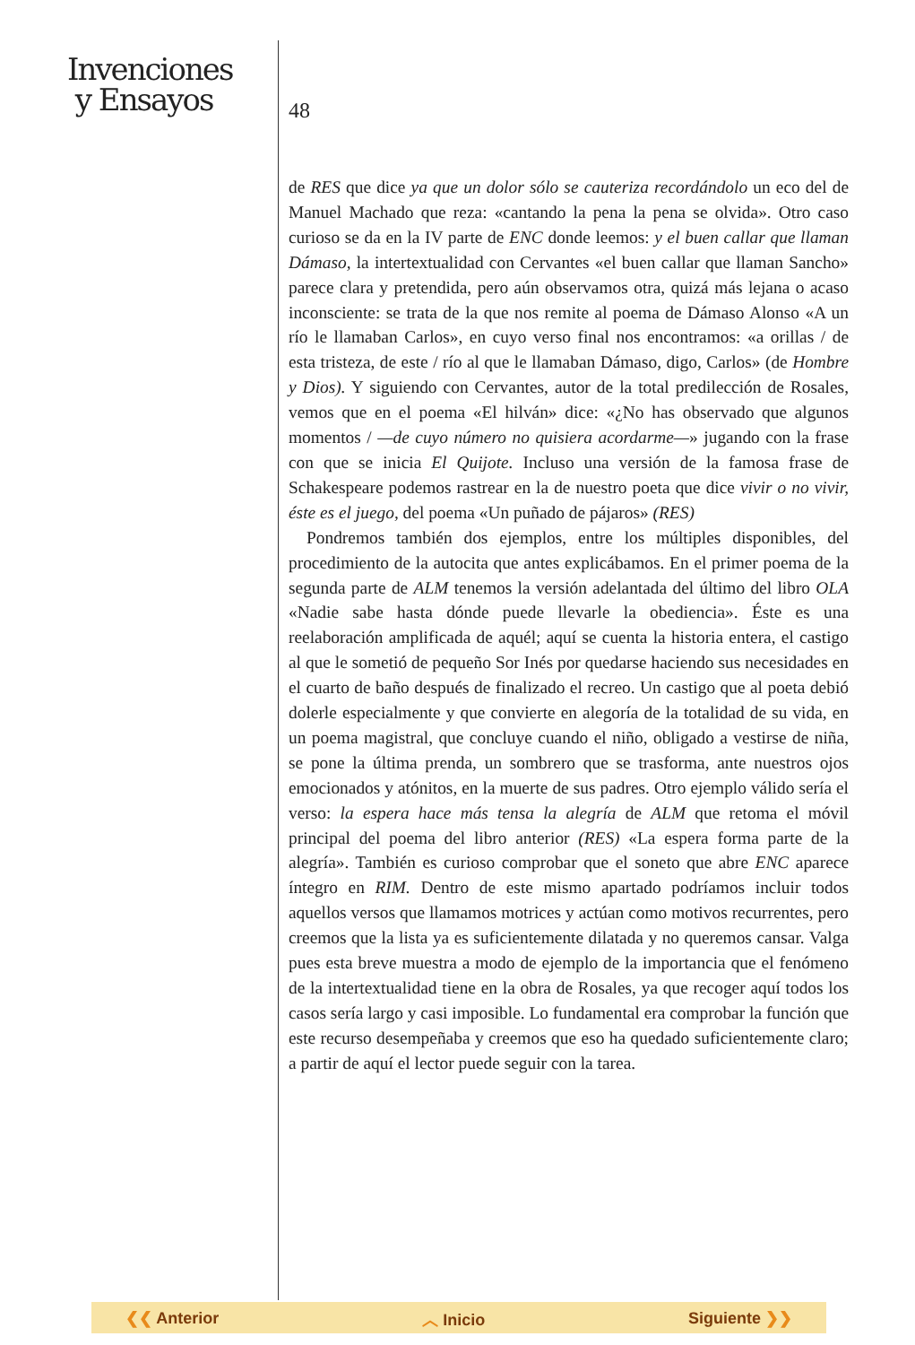Invenciones
y Ensayos
48
de RES que dice ya que un dolor sólo se cauteriza recordándolo un eco del de Manuel Machado que reza: «cantando la pena la pena se olvida». Otro caso curioso se da en la IV parte de ENC donde leemos: y el buen callar que llaman Dámaso, la intertextualidad con Cervantes «el buen callar que llaman Sancho» parece clara y pretendida, pero aún observamos otra, quizá más lejana o acaso inconsciente: se trata de la que nos remite al poema de Dámaso Alonso «A un río le llamaban Carlos», en cuyo verso final nos encontramos: «a orillas / de esta tristeza, de este / río al que le llamaban Dámaso, digo, Carlos» (de Hombre y Dios). Y siguiendo con Cervantes, autor de la total predilección de Rosales, vemos que en el poema «El hilván» dice: «¿No has observado que algunos momentos / —de cuyo número no quisiera acordarme—» jugando con la frase con que se inicia El Quijote. Incluso una versión de la famosa frase de Schakespeare podemos rastrear en la de nuestro poeta que dice vivir o no vivir, éste es el juego, del poema «Un puñado de pájaros» (RES)
Pondremos también dos ejemplos, entre los múltiples disponibles, del procedimiento de la autocita que antes explicábamos. En el primer poema de la segunda parte de ALM tenemos la versión adelantada del último del libro OLA «Nadie sabe hasta dónde puede llevarle la obediencia». Éste es una reelaboración amplificada de aquél; aquí se cuenta la historia entera, el castigo al que le sometió de pequeño Sor Inés por quedarse haciendo sus necesidades en el cuarto de baño después de finalizado el recreo. Un castigo que al poeta debió dolerle especialmente y que convierte en alegoría de la totalidad de su vida, en un poema magistral, que concluye cuando el niño, obligado a vestirse de niña, se pone la última prenda, un sombrero que se trasforma, ante nuestros ojos emocionados y atónitos, en la muerte de sus padres. Otro ejemplo válido sería el verso: la espera hace más tensa la alegría de ALM que retoma el móvil principal del poema del libro anterior (RES) «La espera forma parte de la alegría». También es curioso comprobar que el soneto que abre ENC aparece íntegro en RIM. Dentro de este mismo apartado podríamos incluir todos aquellos versos que llamamos motrices y actúan como motivos recurrentes, pero creemos que la lista ya es suficientemente dilatada y no queremos cansar. Valga pues esta breve muestra a modo de ejemplo de la importancia que el fenómeno de la intertextualidad tiene en la obra de Rosales, ya que recoger aquí todos los casos sería largo y casi imposible. Lo fundamental era comprobar la función que este recurso desempeñaba y creemos que eso ha quedado suficientemente claro; a partir de aquí el lector puede seguir con la tarea.
❮❮ Anterior ︿ Inicio Siguiente ❯❯